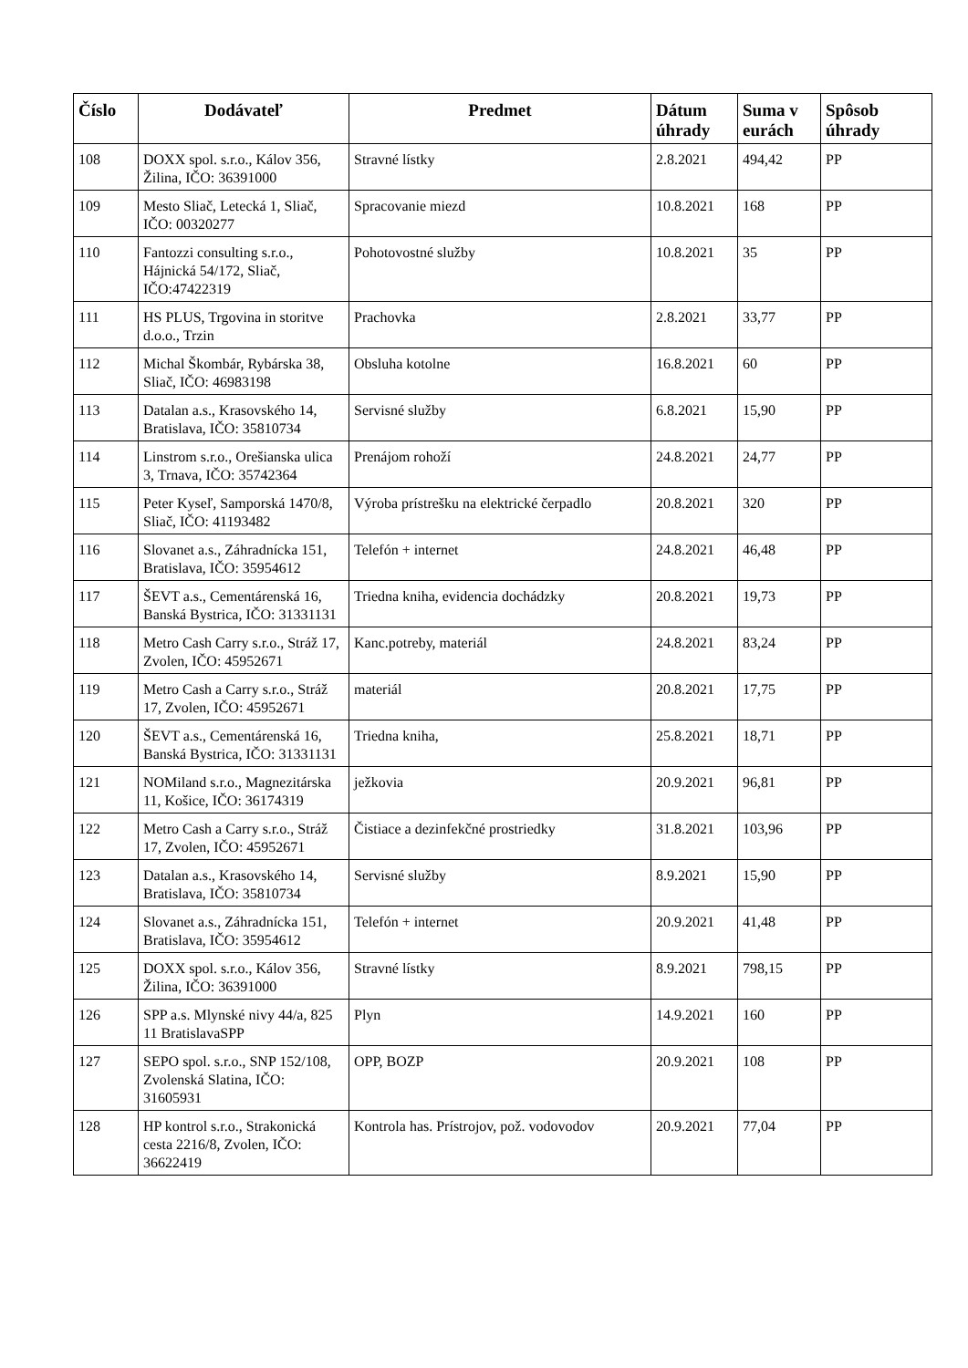| Číslo | Dodávateľ | Predmet | Dátum úhrady | Suma v eurách | Spôsob úhrady |
| --- | --- | --- | --- | --- | --- |
| 108 | DOXX spol. s.r.o., Kálov 356, Žilina, IČO: 36391000 | Stravné lístky | 2.8.2021 | 494,42 | PP |
| 109 | Mesto Sliač, Letecká 1, Sliač, IČO: 00320277 | Spracovanie miezd | 10.8.2021 | 168 | PP |
| 110 | Fantozzi consulting s.r.o., Hájnická 54/172, Sliač, IČO:47422319 | Pohotovostné služby | 10.8.2021 | 35 | PP |
| 111 | HS PLUS, Trgovina in storitve d.o.o., Trzin | Prachovka | 2.8.2021 | 33,77 | PP |
| 112 | Michal Škombár, Rybárska 38, Sliač, IČO: 46983198 | Obsluha kotolne | 16.8.2021 | 60 | PP |
| 113 | Datalan a.s., Krasovského 14, Bratislava, IČO: 35810734 | Servisné služby | 6.8.2021 | 15,90 | PP |
| 114 | Linstrom s.r.o., Orešianska ulica 3, Trnava, IČO: 35742364 | Prenájom rohoží | 24.8.2021 | 24,77 | PP |
| 115 | Peter Kyseľ, Samporská 1470/8, Sliač, IČO: 41193482 | Výroba prístrešku na elektrické čerpadlo | 20.8.2021 | 320 | PP |
| 116 | Slovanet a.s., Záhradnícka 151, Bratislava, IČO: 35954612 | Telefón + internet | 24.8.2021 | 46,48 | PP |
| 117 | ŠEVT a.s., Cementárenská 16, Banská Bystrica, IČO: 31331131 | Triedna kniha, evidencia dochádzky | 20.8.2021 | 19,73 | PP |
| 118 | Metro Cash Carry s.r.o., Stráž 17, Zvolen, IČO: 45952671 | Kanc.potreby, materiál | 24.8.2021 | 83,24 | PP |
| 119 | Metro Cash a Carry s.r.o., Stráž 17, Zvolen, IČO: 45952671 | materiál | 20.8.2021 | 17,75 | PP |
| 120 | ŠEVT a.s., Cementárenská 16, Banská Bystrica, IČO: 31331131 | Triedna kniha, | 25.8.2021 | 18,71 | PP |
| 121 | NOMiland s.r.o., Magnezitárska 11, Košice, IČO: 36174319 | ježkovia | 20.9.2021 | 96,81 | PP |
| 122 | Metro Cash a Carry s.r.o., Stráž 17, Zvolen, IČO: 45952671 | Čistiace a dezinfekčné prostriedky | 31.8.2021 | 103,96 | PP |
| 123 | Datalan a.s., Krasovského 14, Bratislava, IČO: 35810734 | Servisné služby | 8.9.2021 | 15,90 | PP |
| 124 | Slovanet a.s., Záhradnícka 151, Bratislava, IČO: 35954612 | Telefón + internet | 20.9.2021 | 41,48 | PP |
| 125 | DOXX spol. s.r.o., Kálov 356, Žilina, IČO: 36391000 | Stravné lístky | 8.9.2021 | 798,15 | PP |
| 126 | SPP a.s. Mlynské nivy 44/a, 825 11 BratislavaSPP | Plyn | 14.9.2021 | 160 | PP |
| 127 | SEPO spol. s.r.o., SNP 152/108, Zvolenská Slatina, IČO: 31605931 | OPP, BOZP | 20.9.2021 | 108 | PP |
| 128 | HP kontrol s.r.o., Strakonická cesta 2216/8, Zvolen, IČO: 36622419 | Kontrola has. Prístrojov, pož. vodovodov | 20.9.2021 | 77,04 | PP |